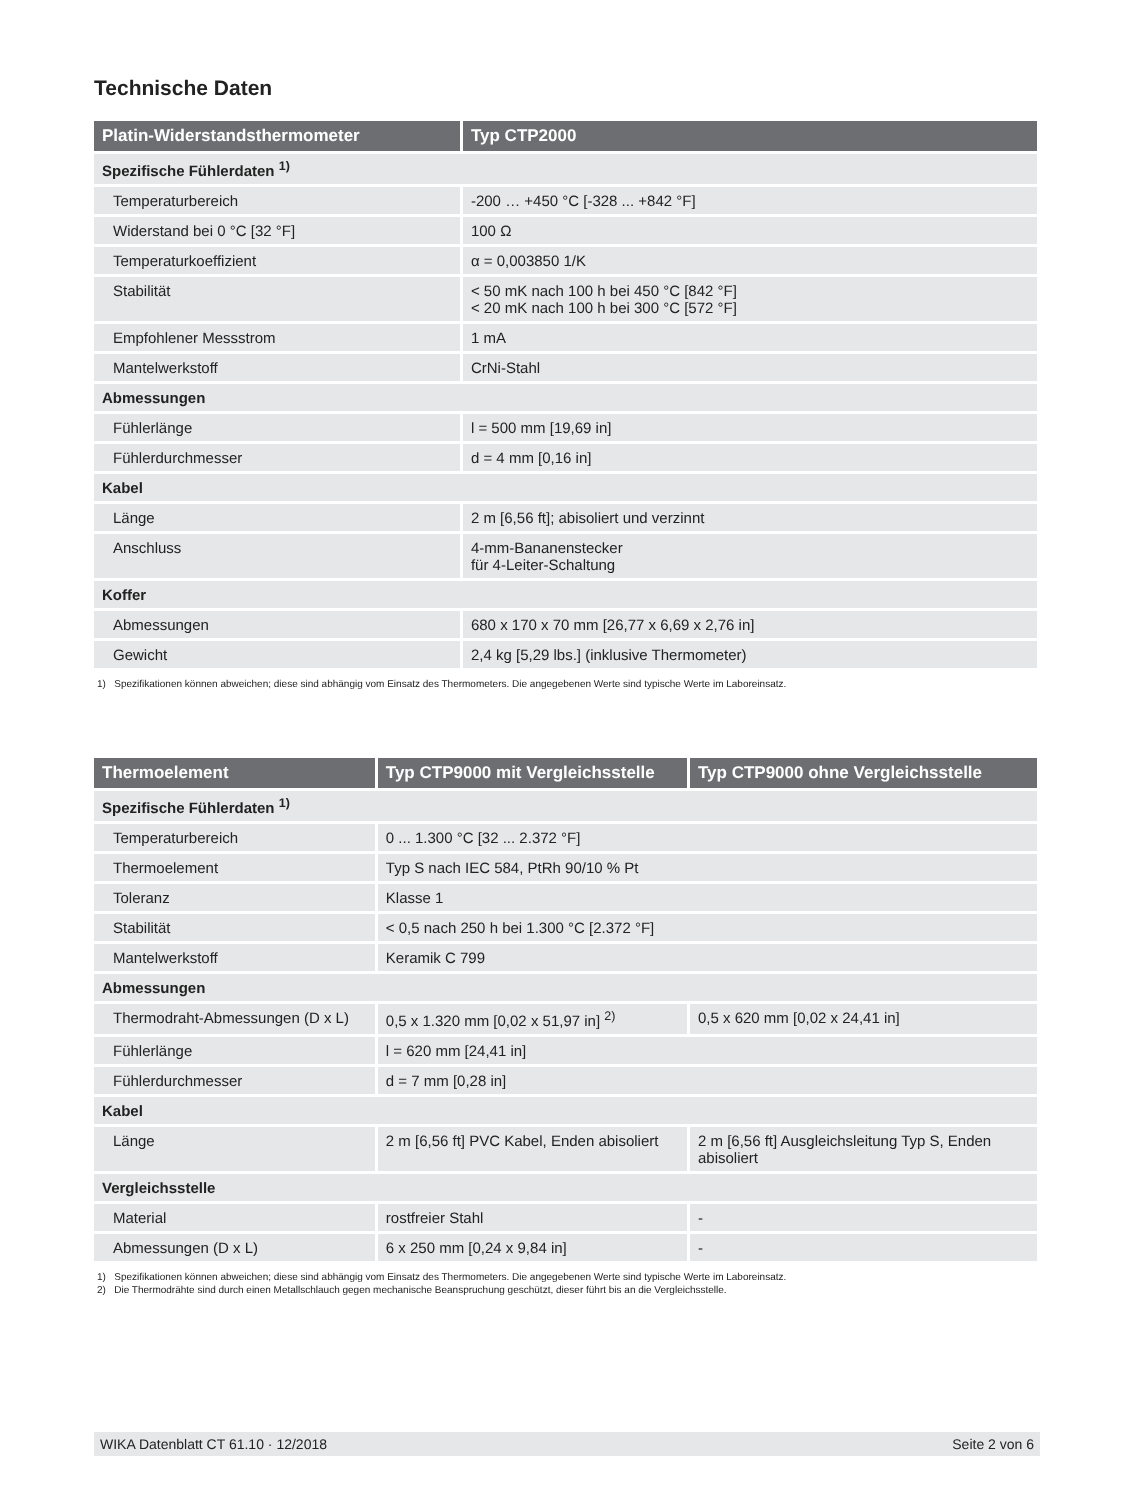Technische Daten
| Platin-Widerstandsthermometer | Typ CTP2000 |
| --- | --- |
| Spezifische Fühlerdaten <sup>1)</sup> | |
| Temperaturbereich | -200 … +450 °C [-328 ... +842 °F] |
| Widerstand bei 0 °C [32 °F] | 100 Ω |
| Temperaturkoeffizient | α = 0,003850 1/K |
| Stabilität | < 50 mK nach 100 h bei 450 °C [842 °F] < 20 mK nach 100 h bei 300 °C [572 °F] |
| Empfohlener Messstrom | 1 mA |
| Mantelwerkstoff | CrNi-Stahl |
| Abmessungen | |
| Fühlerlänge | l = 500 mm [19,69 in] |
| Fühlerdurchmesser | d = 4 mm [0,16 in] |
| Kabel | |
| Länge | 2 m [6,56 ft]; abisoliert und verzinnt |
| Anschluss | 4-mm-Bananenstecker für 4-Leiter-Schaltung |
| Koffer | |
| Abmessungen | 680 x 170 x 70 mm [26,77 x 6,69 x 2,76 in] |
| Gewicht | 2,4 kg [5,29 lbs.] (inklusive Thermometer) |
1) Spezifikationen können abweichen; diese sind abhängig vom Einsatz des Thermometers. Die angegebenen Werte sind typische Werte im Laboreinsatz.
| Thermoelement | Typ CTP9000 mit Vergleichsstelle | Typ CTP9000 ohne Vergleichsstelle |
| --- | --- | --- |
| Spezifische Fühlerdaten <sup>1)</sup> | | |
| Temperaturbereich | 0 ... 1.300 °C [32 ... 2.372 °F] | |
| Thermoelement | Typ S nach IEC 584, PtRh 90/10 % Pt | |
| Toleranz | Klasse 1 | |
| Stabilität | < 0,5 nach 250 h bei 1.300 °C [2.372 °F] | |
| Mantelwerkstoff | Keramik C 799 | |
| Abmessungen | | |
| Thermodraht-Abmessungen (D x L) | 0,5 x 1.320 mm [0,02 x 51,97 in] <sup>2)</sup> | 0,5 x 620 mm [0,02 x 24,41 in] |
| Fühlerlänge | l = 620 mm [24,41 in] | |
| Fühlerdurchmesser | d = 7 mm [0,28 in] | |
| Kabel | | |
| Länge | 2 m [6,56 ft] PVC Kabel, Enden abisoliert | 2 m [6,56 ft] Ausgleichsleitung Typ S, Enden abisoliert |
| Vergleichsstelle | | |
| Material | rostfreier Stahl | - |
| Abmessungen (D x L) | 6 x 250 mm [0,24 x 9,84 in] | - |
1) Spezifikationen können abweichen; diese sind abhängig vom Einsatz des Thermometers. Die angegebenen Werte sind typische Werte im Laboreinsatz.
2) Die Thermodrähte sind durch einen Metallschlauch gegen mechanische Beanspruchung geschützt, dieser führt bis an die Vergleichsstelle.
WIKA Datenblatt CT 61.10 · 12/2018 Seite 2 von 6